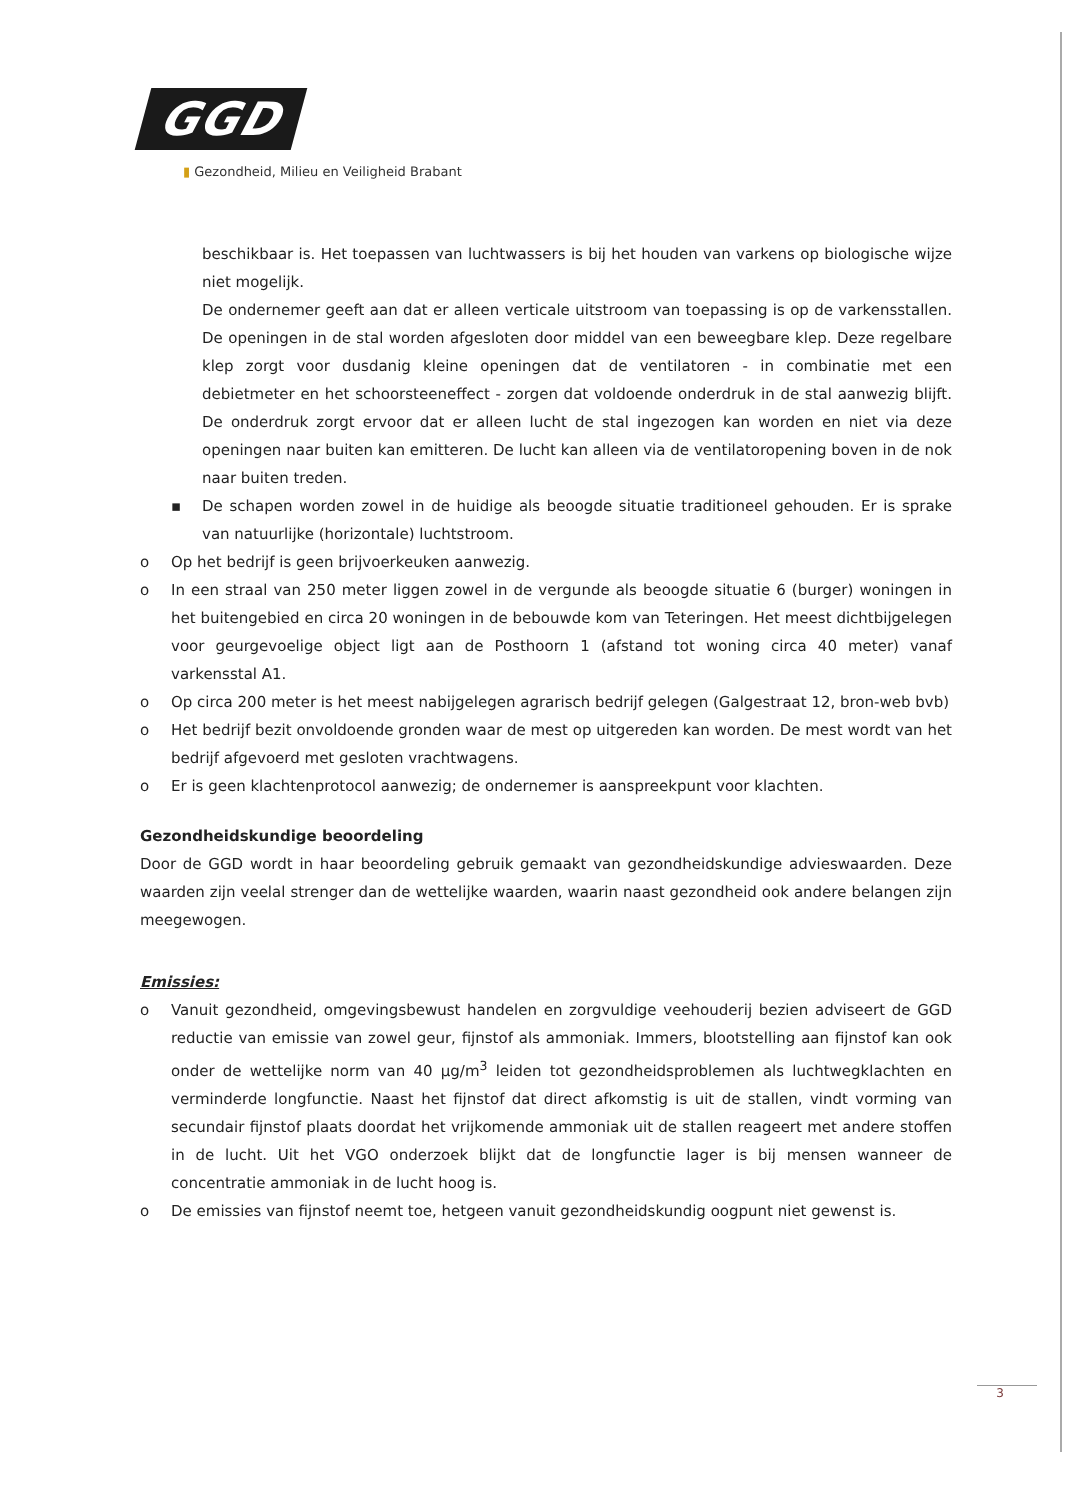GGD
▮ Gezondheid, Milieu en Veiligheid Brabant
beschikbaar is. Het toepassen van luchtwassers is bij het houden van varkens op biologische wijze niet mogelijk.
De ondernemer geeft aan dat er alleen verticale uitstroom van toepassing is op de varkensstallen. De openingen in de stal worden afgesloten door middel van een beweegbare klep. Deze regelbare klep zorgt voor dusdanig kleine openingen dat de ventilatoren - in combinatie met een debietmeter en het schoorsteeneffect - zorgen dat voldoende onderdruk in de stal aanwezig blijft. De onderdruk zorgt ervoor dat er alleen lucht de stal ingezogen kan worden en niet via deze openingen naar buiten kan emitteren. De lucht kan alleen via de ventilatoropening boven in de nok naar buiten treden.
▪ De schapen worden zowel in de huidige als beoogde situatie traditioneel gehouden. Er is sprake van natuurlijke (horizontale) luchtstroom.
o Op het bedrijf is geen brijvoerkeuken aanwezig.
o In een straal van 250 meter liggen zowel in de vergunde als beoogde situatie 6 (burger) woningen in het buitengebied en circa 20 woningen in de bebouwde kom van Teteringen. Het meest dichtbijgelegen voor geurgevoelige object ligt aan de Posthoorn 1 (afstand tot woning circa 40 meter) vanaf varkensstal A1.
o Op circa 200 meter is het meest nabijgelegen agrarisch bedrijf gelegen (Galgestraat 12, bron-web bvb)
o Het bedrijf bezit onvoldoende gronden waar de mest op uitgereden kan worden. De mest wordt van het bedrijf afgevoerd met gesloten vrachtwagens.
o Er is geen klachtenprotocol aanwezig; de ondernemer is aanspreekpunt voor klachten.
Gezondheidskundige beoordeling
Door de GGD wordt in haar beoordeling gebruik gemaakt van gezondheidskundige advieswaarden. Deze waarden zijn veelal strenger dan de wettelijke waarden, waarin naast gezondheid ook andere belangen zijn meegewogen.
Emissies:
o Vanuit gezondheid, omgevingsbewust handelen en zorgvuldige veehouderij bezien adviseert de GGD reductie van emissie van zowel geur, fijnstof als ammoniak. Immers, blootstelling aan fijnstof kan ook onder de wettelijke norm van 40 µg/m<sup>3</sup> leiden tot gezondheidsproblemen als luchtwegklachten en verminderde longfunctie. Naast het fijnstof dat direct afkomstig is uit de stallen, vindt vorming van secundair fijnstof plaats doordat het vrijkomende ammoniak uit de stallen reageert met andere stoffen in de lucht. Uit het VGO onderzoek blijkt dat de longfunctie lager is bij mensen wanneer de concentratie ammoniak in de lucht hoog is.
o De emissies van fijnstof neemt toe, hetgeen vanuit gezondheidskundig oogpunt niet gewenst is.
3